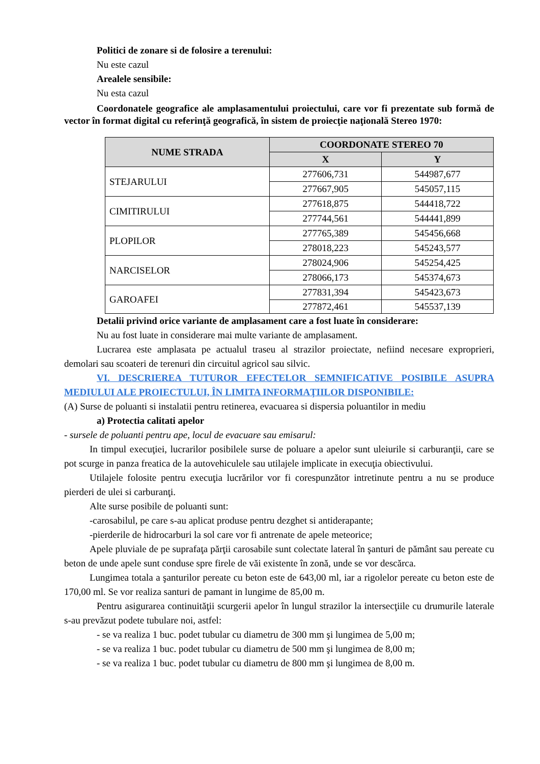Politici de zonare si de folosire a terenului:
Nu este cazul
Arealele sensibile:
Nu esta cazul
Coordonatele geografice ale amplasamentului proiectului, care vor fi prezentate sub formă de vector în format digital cu referinţă geografică, în sistem de proiecţie naţională Stereo 1970:
| NUME STRADA | COORDONATE STEREO 70 | |
| --- | --- | --- |
| | X | Y |
| STEJARULUI | 277606,731 | 544987,677 |
| | 277667,905 | 545057,115 |
| CIMITIRULUI | 277618,875 | 544418,722 |
| | 277744,561 | 544441,899 |
| PLOPILOR | 277765,389 | 545456,668 |
| | 278018,223 | 545243,577 |
| NARCISELOR | 278024,906 | 545254,425 |
| | 278066,173 | 545374,673 |
| GAROAFEI | 277831,394 | 545423,673 |
| | 277872,461 | 545537,139 |
Detalii privind orice variante de amplasament care a fost luate în considerare:
Nu au fost luate in considerare mai multe variante de amplasament.
Lucrarea este amplasata pe actualul traseu al strazilor proiectate, nefiind necesare exproprieri, demolari sau scoateri de terenuri din circuitul agricol sau silvic.
VI. DESCRIEREA TUTUROR EFECTELOR SEMNIFICATIVE POSIBILE ASUPRA MEDIULUI ALE PROIECTULUI, ÎN LIMITA INFORMAŢIILOR DISPONIBILE:
(A) Surse de poluanti si instalatii pentru retinerea, evacuarea si dispersia poluantilor in mediu
a) Protectia calitati apelor
- sursele de poluanti pentru ape, locul de evacuare sau emisarul:
In timpul execuţiei, lucrarilor posibilele surse de poluare a apelor sunt uleiurile si carburanţii, care se pot scurge in panza freatica de la autovehiculele sau utilajele implicate in execuţia obiectivului.
Utilajele folosite pentru execuţia lucrărilor vor fi corespunzător intretinute pentru a nu se produce pierderi de ulei si carburanţi.
Alte surse posibile de poluanti sunt:
-carosabilul, pe care s-au aplicat produse pentru dezghet si antiderapante;
-pierderile de hidrocarburi la sol care vor fi antrenate de apele meteorice;
Apele pluviale de pe suprafaţa părţii carosabile sunt colectate lateral în şanturi de pământ sau pereate cu beton de unde apele sunt conduse spre firele de văi existente în zonă, unde se vor descărca.
Lungimea totala a şanturilor pereate cu beton este de 643,00 ml, iar a rigolelor pereate cu beton este de 170,00 ml. Se vor realiza santuri de pamant in lungime de 85,00 m.
Pentru asigurarea continuităţii scurgerii apelor în lungul strazilor la intersecţiile cu drumurile laterale s-au prevăzut podete tubulare noi, astfel:
- se va realiza 1 buc. podet tubular cu diametru de 300 mm şi lungimea de 5,00 m;
- se va realiza 1 buc. podet tubular cu diametru de 500 mm şi lungimea de 8,00 m;
- se va realiza 1 buc. podet tubular cu diametru de 800 mm şi lungimea de 8,00 m.